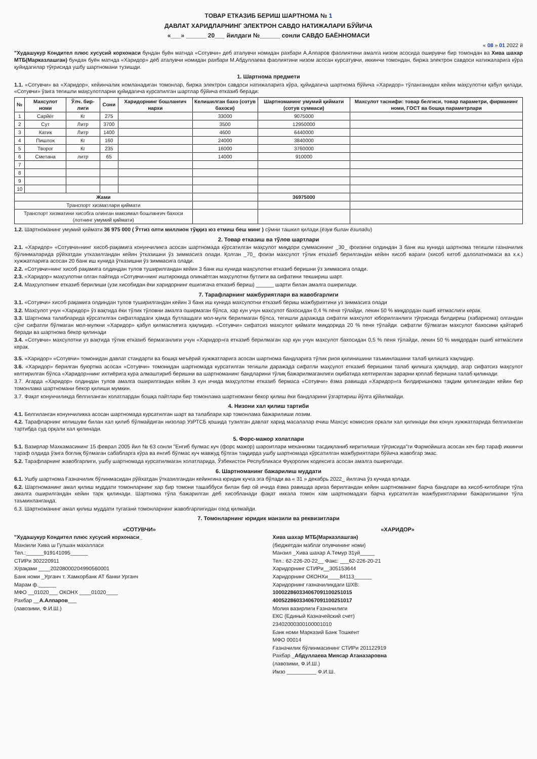ТОВАР ЕТКАЗИБ БЕРИШ ШАРТНОМА № 1
ДАВЛАТ ХАРИДЛАРНИНГ ЭЛЕКТРОН САВДО НАТИЖАЛАРИ БЎЙИЧА
«___» ______ 20___ йилдаги №______ сонли САВДО БАЁННОМАСИ
« 08 » 01 2022 й
"Худашукур Кондител плюс хусусий корхонаси бундан буён матнда «Сотувчи» деб аталувчи номидан рахбари А.Алпаров фаолиятини амалга низом асосида оширувчи бир томондан ва Хива шахар МТБ(Марказлашган) бундан буён матнда «Харидор» деб аталувчи номидан рахбари М.Абдуллаева фаолиятини низом асосан курсатувчи, иккинчи томондан, биржа электрон савдоси натижаларига кўра қуйидагилар тўғрисида ушбу шартномани тузишди.
1. Шартнома предмети
1.1. «Сотувчи» ва «Харидор», кейинчалик номланадиган томонлар, биржа электрон савдоси натижаларига кўра, қуйидагича шартнома бўйича «Харидор» тўланганидан кейин маҳсулотни қабул қилади, «Сотувчи» ўзига тегишли маҳсулотларни қуйидагича курсатилган шартлар бўйича етказиб беради:
| № | Махсулот номи | Ўлч. бир-лиги | Сони | Харидорнинг бошланғич нархи | Келишилган бахо (сотув бахоси) | Шартноманинг умумий қиймати (сотув суммаси) | Махсулот таснифи: товар белгиси, товар параметри, фирманинг номи, ГОСТ ва бошқа параметрлари |
| --- | --- | --- | --- | --- | --- | --- | --- |
| 1 | Сарйёг | Кг | 275 | | 33000 | 9075000 | |
| 2 | Сут | Литр | 3700 | | 3500 | 12950000 | |
| 3 | Катик | Литр | 1400 | | 4600 | 6440000 | |
| 4 | Пишлок | Кг | 160 | | 24000 | 3840000 | |
| 5 | Творог | Кг | 235 | | 16000 | 3760000 | |
| 6 | Сметана | литр | 65 | | 14000 | 910000 | |
| 7 | | | | | | | |
| 8 | | | | | | | |
| 9 | | | | | | | |
| 10 | | | | | | | |
| Жами | | | | | | 36975000 | |
| Транспорт хизматлари қиймати | | | | | | | |
| Транспорт хизматини хисобга олинган максимал бошланғич бахоси (лотнинг умумий қиймати) | | | | | | | |
1.2. Шартноманинг умумий қиймати 36 975 000 ( Ўттиз олти миллион тўққиз юз етмиш беш минг ) сўмни ташкил қилади.(ёзув билан ёзилади)
2. Товар етказиш ва тўлов шартлари
2.1. «Харидор» «Сотувчи»нинг хисоб-рақамига конунчиликга асосан шартномада кўрсатилган маҳсулот миқдори суммасининг _30_ фоизини олдиндан 3 банк иш кунида шартнома тегишли газначилик бўлинмаларида рўйхатдан утказилгандан кейин ўтказишни ўз зиммасига олади. Қолган _70_ фоизи махсулот тўлик етказиб берилгандан кейин хисоб варағи (хисоб китоб далолатномаси ва х.к.) хужжатларига асосан 20 банк иш кунида ўтказишни ўз зиммасига олади.
2.2. «Сотувчи»нинг хисоб рақамига олдиндан тулов туширилгандан кейин 3 банк иш кунида маҳсулотни етказиб беришни ўз зиммасига олади.
2.3. «Харидор» маҳсулотни олган пайтида «Сотувчи»нинг иштирокида олинаётган маҳсулотни бутлиги ва сифатини текшириш шарт.
2.4. Маҳсулотнинг етказиб берилиши (узи хисобидан ёки харидорнинг ешигигача етказиб бериш) ______ шарти билан амалга оширилади.
7. Тарафларнинг мажбуриятлари ва жавобгарлиги
3.1. «Сотувчи» хисоб рақамига олдиндан тулов туширилгандан кейин 3 банк иш кунида махсулотни етказиб бериш мажбуриятини уз зиммасига олади
3.2. Махсулот учун «Харидор» ўз вақтида ёки тўлик тўловни амалга оширмаган бўлса, хар кун учун махсулот бахосидан 0,4 % пеня тўлайди, лекин 50 % миқдордан ошиб кетмаслиги керак.
3.3. Шартнома талабларида кўрсатилган сифатлардаги ҳамда бутлашдаги мол-мулк берилмаган бўлса, тегишли даражада сифатли махсулот юборилганлиги тўғрисида билдириш (хабарнома) олгандан сўнг сифатли бўлмаган мол-мулкни «Харидор» қабул қилмаслигига ҳақлидир. «Сотувчи» сифатсиз махсулот қиймати миқдорида 20 % пеня тўлайди. сифатли бўлмаган махсулот бахосини қайтариб беради ва шартнома бекор қилинади
3.4. «Сотувчи» махсулотни уз вақтида тўлик етказиб бермаганлиги учун «Харидор»га етказиб берилмаган хар кун учун махсулот бахосидан 0,5 % пеня тўлайди, лекин 50 % миқдордан ошиб кетмаслиги керак.
3.5. «Харидор» «Сотувчи» томонидан давлат стандарти ва бошқа меъёрий хужжатларига асосан шартнома бандларига тўлик риоя қилинишини таъминлашини талаб қилишга хақлидир.
3.6. «Харидор» берилган буюртма асосан «Сотувчи» томонидан шартномада курсатилган тегишли даражада сифатли маҳсулот етказиб беришини талаб қилишга ҳақлидир, агар сифатсиз маҳсулот келтирилган бўлса «Харидор»нинг ихтиёрига кура алмаштириб беришни ва шартноманинг бандларини тўлиқ бажарилмаганлиги оқибатида келтирилган зарарни қоплаб беришни талаб қилинади.
3.7. Агарда «Харидор» олдиндан тулов амалга оширилгандан кейин 3 кун ичида маҳсулотни етказиб бермаса «Сотувчи» ёзма равишда «Харидор»га билдиришнома тақдим қилингандан кейин бир томонлама шартномани бекор қилиши мумкин.
3.7. Фақат конунчиликда белгиланган холатлардан бошқа пайтлари бир томонлама шартномани бекор қилиш ёки бандларини ўзгартириш йўлга қўйилмайди.
4. Низони хал қилиш тартиби
4.1. Белгиланган конунчиликка асосан шартномада курсатилган шарт ва талаблари хар томонлама бажарилиши лозим.
4.2. Тарафларнинг келишуви билан хал қилиб бўлмайдиган низолар УзРТСБ қошида тузилган давлат харид масалалар ечиш Махсус комиссия оркали хал қилинади ёки конун хужжатларида белгиланган тартибда суд орқали хал қилинади.
5. Форс-мажор холатлари
5.1. Вазирлар Махкамасининг 15 феврал 2005 йил № 63 сонли "Енгиб булмас куч (форс мажор) шароитлари механизми тасдиқланиб киритилиши тўғрисида"ги Фармойишга асосан хеч бир тараф иккинчи тараф олдида ўзига боғлиқ бўлмаган сабабларга кўра ва енгиб бўлмас куч мавжуд бўлган тақдирда ушбу шартномада кўрсатилган мажбуриятлари бўйича жавобгар эмас.
5.2. Тарафларнинг жавобгарлиги, ушбу шартномада курсатилмаган холатларида, Ўзбекистон Республикаси Фуқоролик кодексига асосан амалга оширилади.
6. Шартноманинг бажарилиш муддати
6.1. Ушбу шартнома Ғазначилик бўлинмасидан рўйхатдан ўтказилгандан кейингина юридик кучга эга бўлади ва « 31 » декабрь 2022_ йилгача ўз кучида қолади.
6.2. Шартноманинг амал қилиш муддати томонларнинг хар бир томони ташаббуси билан бир ой ичида ёзма равишда ариза берилгандан кейин шартноманинг барча бандлари ва хисоб-китоблари тўла амалга оширилгандан кейин тарк қилинади. Шартнома тўла бажарилган деб хисобланади фақат иккала томон хам шартномадаги барча курсатилган мажбуриятларини бажарилишини тўла таъминланганда.
6.3. Шартноманинг амал қилиш муддати тугагани томонларнинг жавобгарлигидан озод қилмайди.
7. Томонларнинг юридик манзили ва реквизитлари
«СОТУВЧИ»
"Худашукур Кондител плюс хусусий корхонаси_
Манзили Хива ш Гулшан махалласи
Тел.:______919141095______
СТИРи 302220911
Х/рақами ____20208000204990560001
Банк номи _Урганч т. Хамкорбанк АТ банки Урганч
Марам ф.______
МФО __01020___ ОКОНХ ____01020____
Рахбар __А.Алпаров___
(лавозими, Ф.И.Ш.)
«ХАРИДОР»
Хива шахар МТБ(Марказлашган)
(бюджетдан маблағ олувчининг номи)
Манзил _Хива шахар А.Темур 31уй_____
Тел.: 62-226-20-22__ Факс: ___62-226-20-21
Харидорнинг СТИРи__305153644
Харидорнинг ОКОНХи____84113______
Харидорнинг ғазначиликдаги ШХВ:
100022860334067091100251015
400522860334067091100251017
Молия вазирлиги Ғазначилиги
ЕКС (Единый Казначейский счет)
23402000300100001010
Банк номи Марказий Банк Тошкент
МФО 00014
Ғазначилик бўлинмасининг СТИРи 201122919
Рахбар _Абдуллаева Миясар Атаназаровна
(лавозими, Ф.И.Ш.)
Имзо __________ Ф.И.Ш.